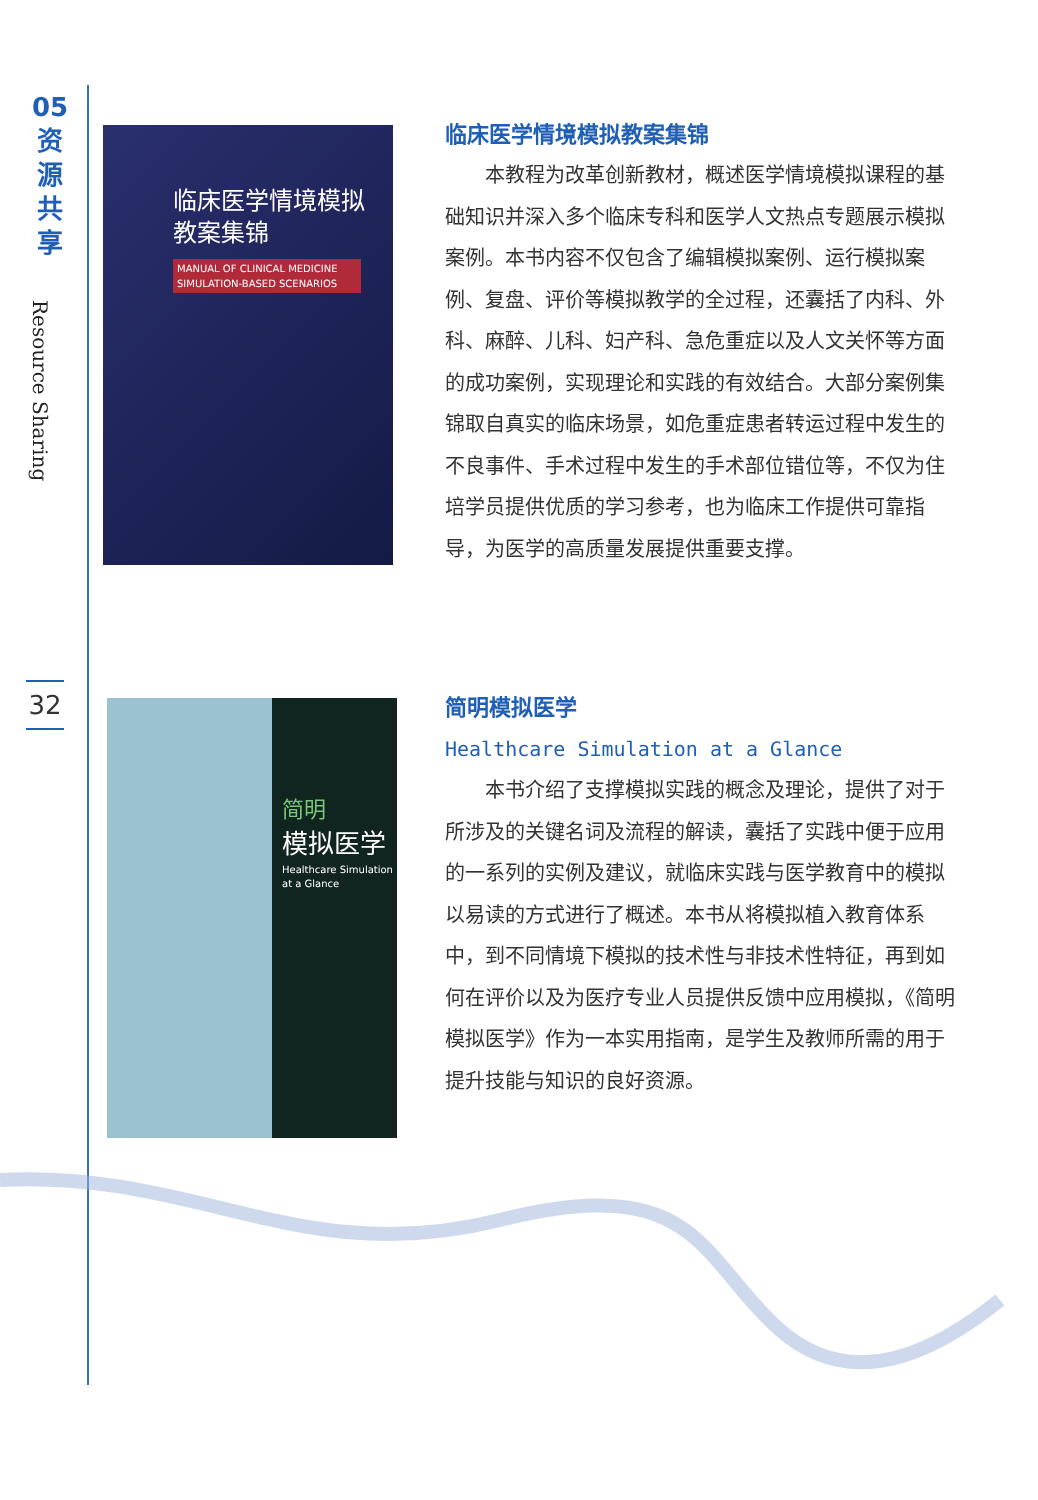05
资
源
共
享
Resource Sharing
32
临床医学情境模拟
教案集锦
MANUAL OF CLINICAL MEDICINE SIMULATION-BASED SCENARIOS
简明
模拟医学
Healthcare Simulation
at a Glance
临床医学情境模拟教案集锦
本教程为改革创新教材，概述医学情境模拟课程的基础知识并深入多个临床专科和医学人文热点专题展示模拟案例。本书内容不仅包含了编辑模拟案例、运行模拟案例、复盘、评价等模拟教学的全过程，还囊括了内科、外科、麻醉、儿科、妇产科、急危重症以及人文关怀等方面的成功案例，实现理论和实践的有效结合。大部分案例集锦取自真实的临床场景，如危重症患者转运过程中发生的不良事件、手术过程中发生的手术部位错位等，不仅为住培学员提供优质的学习参考，也为临床工作提供可靠指导，为医学的高质量发展提供重要支撑。
简明模拟医学
Healthcare Simulation at a Glance
本书介绍了支撑模拟实践的概念及理论，提供了对于所涉及的关键名词及流程的解读，囊括了实践中便于应用的一系列的实例及建议，就临床实践与医学教育中的模拟以易读的方式进行了概述。本书从将模拟植入教育体系中，到不同情境下模拟的技术性与非技术性特征，再到如何在评价以及为医疗专业人员提供反馈中应用模拟，《简明模拟医学》作为一本实用指南，是学生及教师所需的用于提升技能与知识的良好资源。